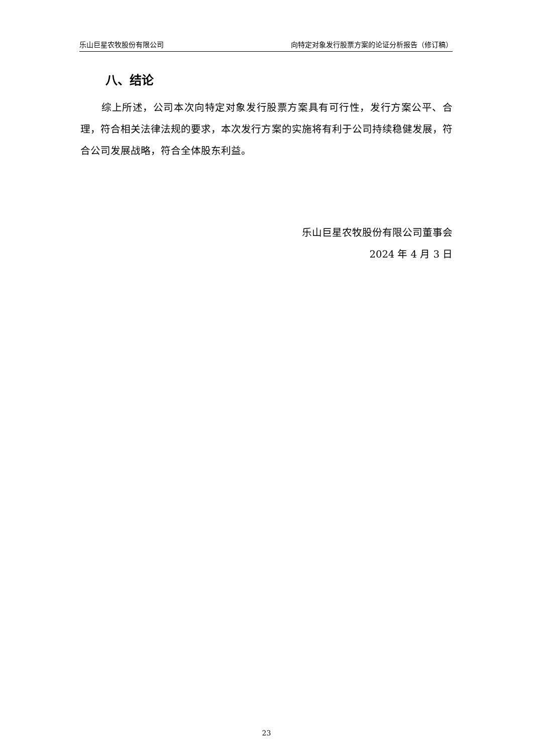乐山巨星农牧股份有限公司 向特定对象发行股票方案的论证分析报告（修订稿）
八、结论
综上所述，公司本次向特定对象发行股票方案具有可行性，发行方案公平、合理，符合相关法律法规的要求，本次发行方案的实施将有利于公司持续稳健发展，符合公司发展战略，符合全体股东利益。
乐山巨星农牧股份有限公司董事会
2024 年 4 月 3 日
23